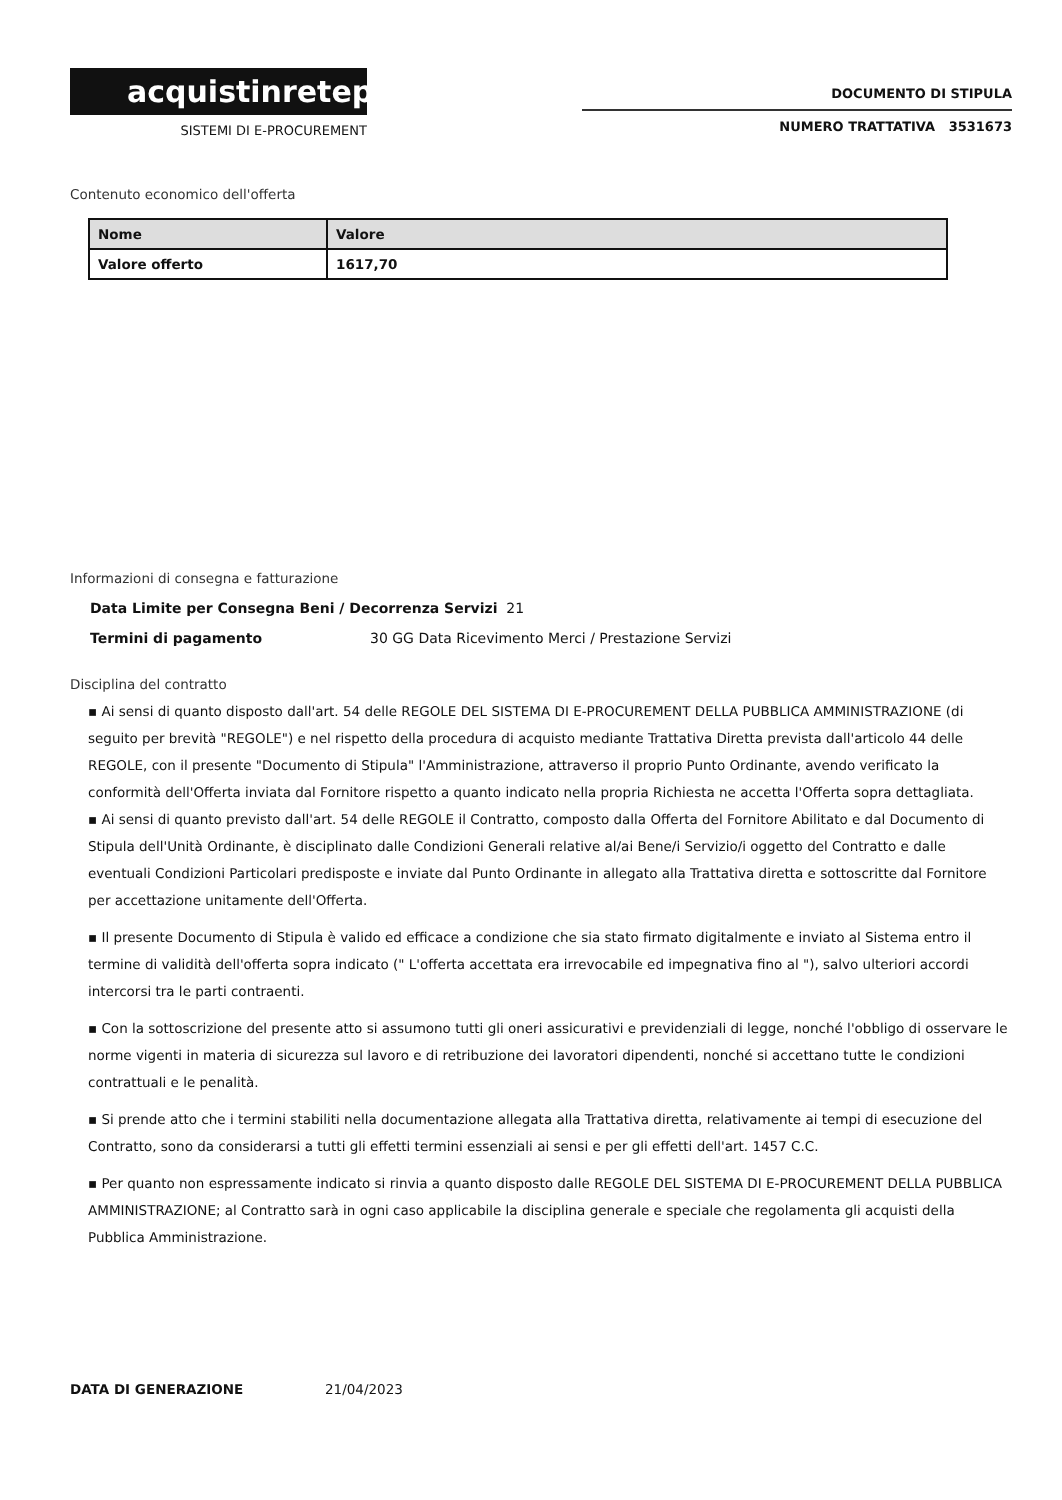acquistinretepa
SISTEMI DI E-PROCUREMENT
DOCUMENTO DI STIPULA
NUMERO TRATTATIVA 3531673
Contenuto economico dell'offerta
| Nome | Valore |
| --- | --- |
| Valore offerto | 1617,70 |
Informazioni di consegna e fatturazione
Data Limite per Consegna Beni / Decorrenza Servizi 21
Termini di pagamento 30 GG Data Ricevimento Merci / Prestazione Servizi
Disciplina del contratto
▪ Ai sensi di quanto disposto dall'art. 54 delle REGOLE DEL SISTEMA DI E-PROCUREMENT DELLA PUBBLICA AMMINISTRAZIONE (di seguito per brevità "REGOLE") e nel rispetto della procedura di acquisto mediante Trattativa Diretta prevista dall'articolo 44 delle REGOLE, con il presente "Documento di Stipula" l'Amministrazione, attraverso il proprio Punto Ordinante, avendo verificato la conformità dell'Offerta inviata dal Fornitore rispetto a quanto indicato nella propria Richiesta ne accetta l'Offerta sopra dettagliata.
▪ Ai sensi di quanto previsto dall'art. 54 delle REGOLE il Contratto, composto dalla Offerta del Fornitore Abilitato e dal Documento di Stipula dell'Unità Ordinante, è disciplinato dalle Condizioni Generali relative al/ai Bene/i Servizio/i oggetto del Contratto e dalle eventuali Condizioni Particolari predisposte e inviate dal Punto Ordinante in allegato alla Trattativa diretta e sottoscritte dal Fornitore per accettazione unitamente dell'Offerta.
▪ Il presente Documento di Stipula è valido ed efficace a condizione che sia stato firmato digitalmente e inviato al Sistema entro il termine di validità dell'offerta sopra indicato (" L'offerta accettata era irrevocabile ed impegnativa fino al "), salvo ulteriori accordi intercorsi tra le parti contraenti.
▪ Con la sottoscrizione del presente atto si assumono tutti gli oneri assicurativi e previdenziali di legge, nonché l'obbligo di osservare le norme vigenti in materia di sicurezza sul lavoro e di retribuzione dei lavoratori dipendenti, nonché si accettano tutte le condizioni contrattuali e le penalità.
▪ Si prende atto che i termini stabiliti nella documentazione allegata alla Trattativa diretta, relativamente ai tempi di esecuzione del Contratto, sono da considerarsi a tutti gli effetti termini essenziali ai sensi e per gli effetti dell'art. 1457 C.C.
▪ Per quanto non espressamente indicato si rinvia a quanto disposto dalle REGOLE DEL SISTEMA DI E-PROCUREMENT DELLA PUBBLICA AMMINISTRAZIONE; al Contratto sarà in ogni caso applicabile la disciplina generale e speciale che regolamenta gli acquisti della Pubblica Amministrazione.
DATA DI GENERAZIONE 21/04/2023